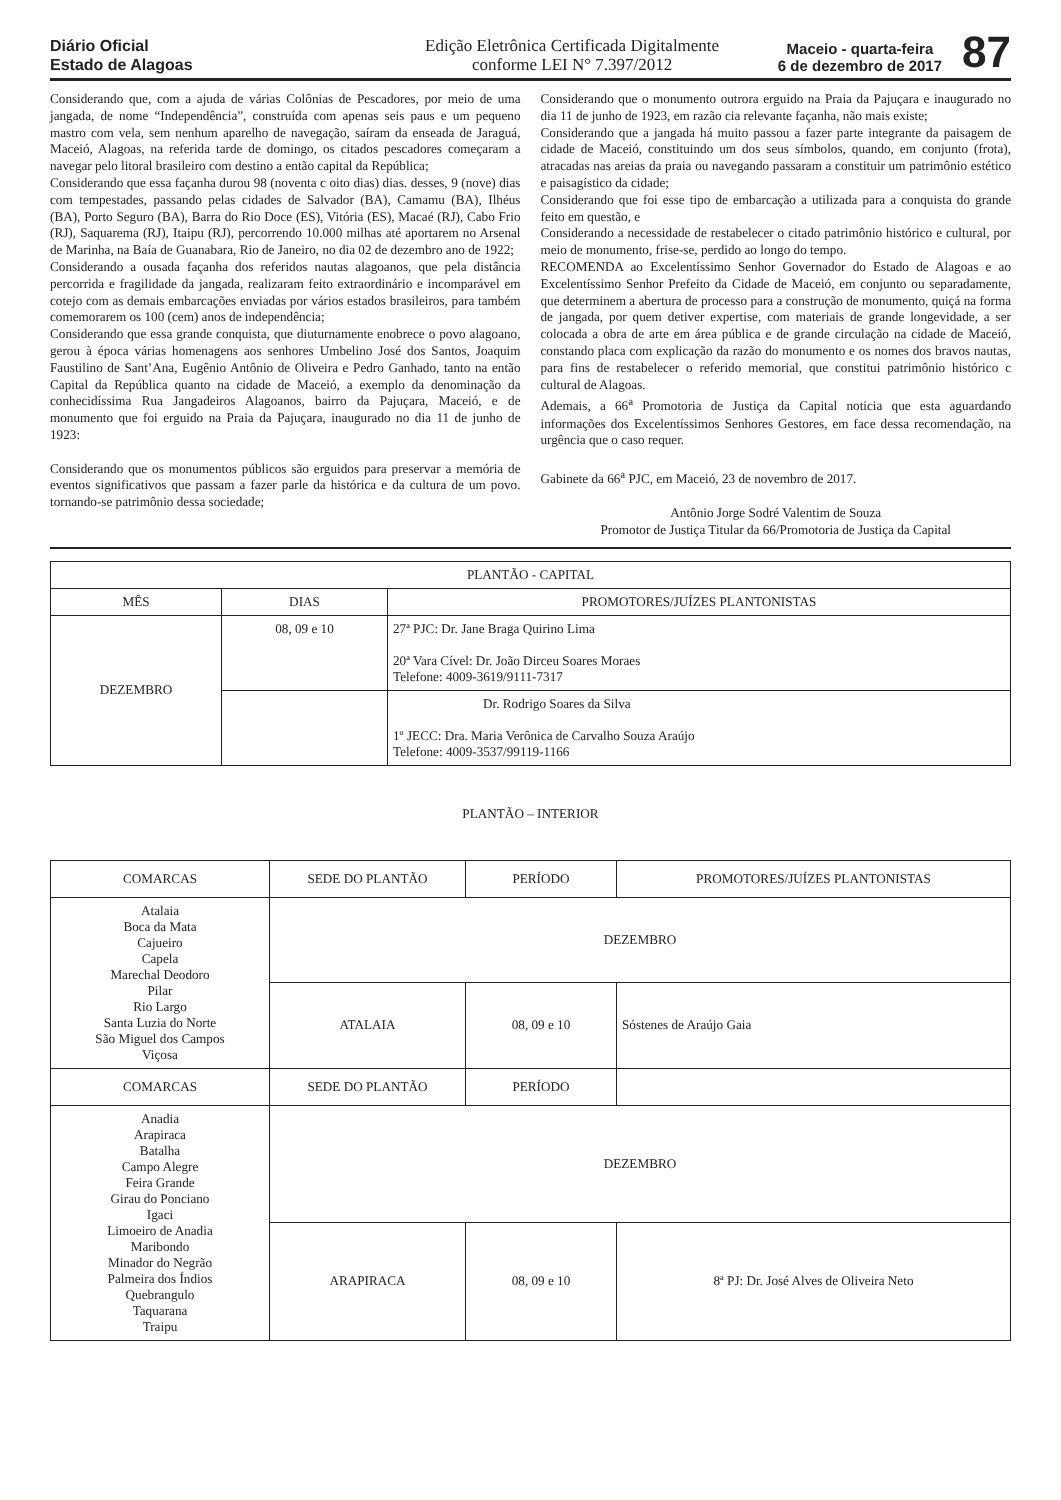Diário Oficial
Estado de Alagoas
Edição Eletrônica Certificada Digitalmente
conforme LEI N° 7.397/2012
Maceio - quarta-feira
6 de dezembro de 2017
87
Considerando que, com a ajuda de várias Colônias de Pescadores, por meio de uma jangada, de nome “Independência”, construída com apenas seis paus e um pequeno mastro com vela, sem nenhum aparelho de navegação, saíram da enseada de Jaraguá, Maceió, Alagoas, na referida tarde de domingo, os citados pescadores começaram a navegar pelo litoral brasileiro com destino a então capital da República;
Considerando que essa façanha durou 98 (noventa c oito dias) dias. desses, 9 (nove) dias com tempestades, passando pelas cidades de Salvador (BA), Camamu (BA), Ilhéus (BA), Porto Seguro (BA), Barra do Rio Doce (ES), Vitória (ES), Macaé (RJ), Cabo Frio (RJ), Saquarema (RJ), Itaipu (RJ), percorrendo 10.000 milhas até aportarem no Arsenal de Marinha, na Baía de Guanabara, Rio de Janeiro, no dia 02 de dezembro ano de 1922;
Considerando a ousada façanha dos referidos nautas alagoanos, que pela distância percorrida e fragilidade da jangada, realizaram feito extraordinário e incomparável em cotejo com as demais embarcações enviadas por vários estados brasileiros, para também comemorarem os 100 (cem) anos de independência;
Considerando que essa grande conquista, que diuturnamente enobrece o povo alagoano, gerou à época várias homenagens aos senhores Umbelino José dos Santos, Joaquim Faustilino de Sant’Ana, Eugênio Antônio de Oliveira e Pedro Ganhado, tanto na então Capital da República quanto na cidade de Maceió, a exemplo da denominação da conhecidíssima Rua Jangadeiros Alagoanos, bairro da Pajuçara, Maceió, e de monumento que foi erguido na Praia da Pajuçara, inaugurado no dia 11 de junho de 1923:
Considerando que os monumentos públicos são erguidos para preservar a memória de eventos significativos que passam a fazer parle da histórica e da cultura de um povo. tornando-se patrimônio dessa sociedade;
Considerando que o monumento outrora erguido na Praia da Pajuçara e inaugurado no dia 11 de junho de 1923, em razão cia relevante façanha, não mais existe;
Considerando que a jangada há muito passou a fazer parte integrante da paisagem de cidade de Maceió, constituindo um dos seus símbolos, quando, em conjunto (frota), atracadas nas areias da praia ou navegando passaram a constituir um patrimônio estético e paisagístico da cidade;
Considerando que foi esse tipo de embarcação a utilizada para a conquista do grande feito em questão, e
Considerando a necessidade de restabelecer o citado patrimônio histórico e cultural, por meio de monumento, frise-se, perdido ao longo do tempo.
RECOMENDA ao Excelentíssimo Senhor Governador do Estado de Alagoas e ao Excelentíssimo Senhor Prefeito da Cidade de Maceió, em conjunto ou separadamente, que determinem a abertura de processo para a construção de monumento, quiçá na forma de jangada, por quem detiver expertise, com materiais de grande longevidade, a ser colocada a obra de arte em área pública e de grande circulação na cidade de Maceió, constando placa com explicação da razão do monumento e os nomes dos bravos nautas, para fins de restabelecer o referido memorial, que constitui patrimônio histórico c cultural de Alagoas.
Ademais, a 66<sup>a</sup> Promotoria de Justiça da Capital noticia que esta aguardando informações dos Excelentíssimos Senhores Gestores, em face dessa recomendação, na urgência que o caso requer.
Gabinete da 66<sup>a</sup> PJC, em Maceió, 23 de novembro de 2017.
Antônio Jorge Sodré Valentim de Souza
Promotor de Justiça Titular da 66/Promotoria de Justiça da Capital
| PLANTÃO - CAPITAL | | |
| --- | --- | --- |
| MÊS | DIAS | PROMOTORES/JUÍZES PLANTONISTAS |
| DEZEMBRO | 08, 09 e 10 | 27ª PJC: Dr. Jane Braga Quirino Lima 20ª Vara Cível: Dr. João Dirceu Soares Moraes Telefone: 4009-3619/9111-7317 |
| | | Dr. Rodrigo Soares da Silva 1º JECC: Dra. Maria Verônica de Carvalho Souza Araújo Telefone: 4009-3537/99119-1166 |
PLANTÃO – INTERIOR
| COMARCAS | SEDE DO PLANTÃO | PERÍODO | PROMOTORES/JUÍZES PLANTONISTAS |
| --- | --- | --- | --- |
| Atalaia Boca da Mata Cajueiro Capela Marechal Deodoro Pilar Rio Largo Santa Luzia do Norte São Miguel dos Campos Viçosa | DEZEMBRO | | |
| | ATALAIA | 08, 09 e 10 | Sóstenes de Araújo Gaia |
| COMARCAS | SEDE DO PLANTÃO | PERÍODO | |
| Anadia Arapiraca Batalha Campo Alegre Feira Grande Girau do Ponciano Igaci Limoeiro de Anadia Maribondo Minador do Negrão Palmeira dos Índios Quebrangulo Taquarana Traipu | DEZEMBRO | | |
| | ARAPIRACA | 08, 09 e 10 | 8ª PJ: Dr. José Alves de Oliveira Neto |